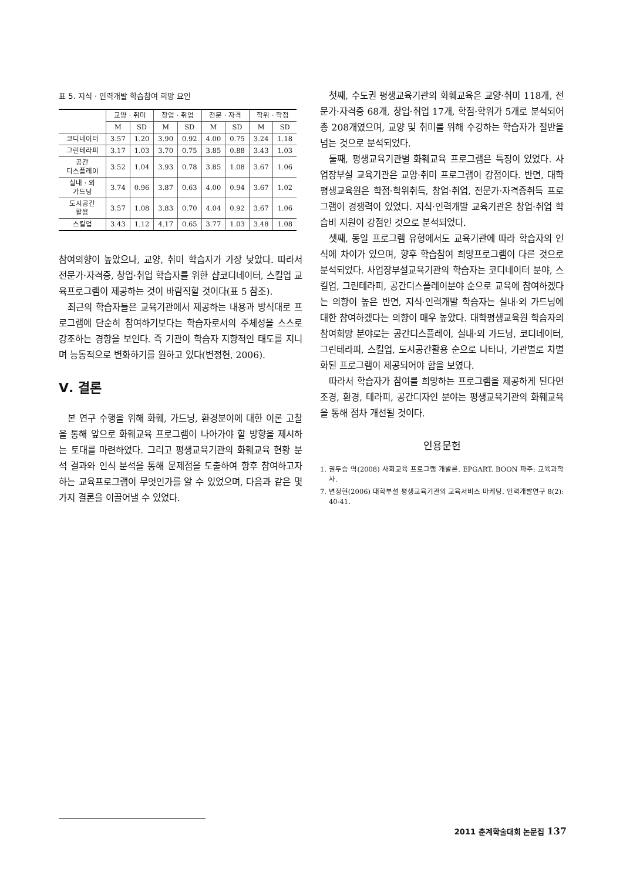표 5. 지식 · 인력개발 학습참여 희망 요인
| | 교양 · 취미 | | 창업 · 취업 | | 전문 · 자격 | | 학위 · 학점 | |
| --- | --- | --- | --- | --- | --- | --- | --- | --- |
| | M | SD | M | SD | M | SD | M | SD |
| 코디네이터 | 3.57 | 1.20 | 3.90 | 0.92 | 4.00 | 0.75 | 3.24 | 1.18 |
| 그린테라피 | 3.17 | 1.03 | 3.70 | 0.75 | 3.85 | 0.88 | 3.43 | 1.03 |
| 공간 디스플레이 | 3.52 | 1.04 | 3.93 | 0.78 | 3.85 | 1.08 | 3.67 | 1.06 |
| 실내 · 외 가드닝 | 3.74 | 0.96 | 3.87 | 0.63 | 4.00 | 0.94 | 3.67 | 1.02 |
| 도시공간 활용 | 3.57 | 1.08 | 3.83 | 0.70 | 4.04 | 0.92 | 3.67 | 1.06 |
| 스킬업 | 3.43 | 1.12 | 4.17 | 0.65 | 3.77 | 1.03 | 3.48 | 1.08 |
참여의향이 높았으나, 교양, 취미 학습자가 가장 낮았다. 따라서 전문가·자격증, 창업·취업 학습자를 위한 샵코디네이터, 스킬업 교육프로그램이 제공하는 것이 바람직할 것이다(표 5 참조).
최근의 학습자들은 교육기관에서 제공하는 내용과 방식대로 프로그램에 단순히 참여하기보다는 학습자로서의 주체성을 스스로 강조하는 경향을 보인다. 즉 기관이 학습자 지향적인 태도를 지니며 능동적으로 변화하기를 원하고 있다(변정현, 2006).
Ⅴ. 결론
본 연구 수행을 위해 화훼, 가드닝, 환경분야에 대한 이론 고찰을 통해 앞으로 화훼교육 프로그램이 나아가야 할 방향을 제시하는 토대를 마련하였다. 그리고 평생교육기관의 화훼교육 현황 분석 결과와 인식 분석을 통해 문제점을 도출하여 향후 참여하고자 하는 교육프로그램이 무엇인가를 알 수 있었으며, 다음과 같은 몇 가지 결론을 이끌어낼 수 있었다.
첫째, 수도권 평생교육기관의 화훼교육은 교양·취미 118개, 전문가·자격증 68개, 창업·취업 17개, 학점·학위가 5개로 분석되어 총 208개였으며, 교양 및 취미를 위해 수강하는 학습자가 절반을 넘는 것으로 분석되었다.
둘째, 평생교육기관별 화훼교육 프로그램은 특징이 있었다. 사업장부설 교육기관은 교양·취미 프로그램이 강점이다. 반면, 대학평생교육원은 학점·학위취득, 창업·취업, 전문가·자격증취득 프로그램이 경쟁력이 있었다. 지식·인력개발 교육기관은 창업·취업 학습비 지원이 강점인 것으로 분석되었다.
셋째, 동일 프로그램 유형에서도 교육기관에 따라 학습자의 인식에 차이가 있으며, 향후 학습참여 희망프로그램이 다른 것으로 분석되었다. 사업장부설교육기관의 학습자는 코디네이터 분야, 스킬업, 그린테라피, 공간디스플레이분야 순으로 교육에 참여하겠다는 의향이 높은 반면, 지식·인력개발 학습자는 실내·외 가드닝에 대한 참여하겠다는 의향이 매우 높았다. 대학평생교육원 학습자의 참여희망 분야로는 공간디스플레이, 실내·외 가드닝, 코디네이터, 그린테라피, 스킬업, 도시공간활용 순으로 나타나, 기관별로 차별화된 프로그램이 제공되어야 함을 보였다.
따라서 학습자가 참여를 희망하는 프로그램을 제공하게 된다면 조경, 환경, 테라피, 공간디자인 분야는 평생교육기관의 화훼교육을 통해 점차 개선될 것이다.
인용문헌
1. 권두승 역(2008) 사회교육 프로그램 개발론. EPGART. BOON 파주: 교육과학사.
7. 변정현(2006) 대학부설 평생교육기관의 교육서비스 마케팅. 인력개발연구 8(2): 40-41.
2011 춘계학술대회 논문집 137